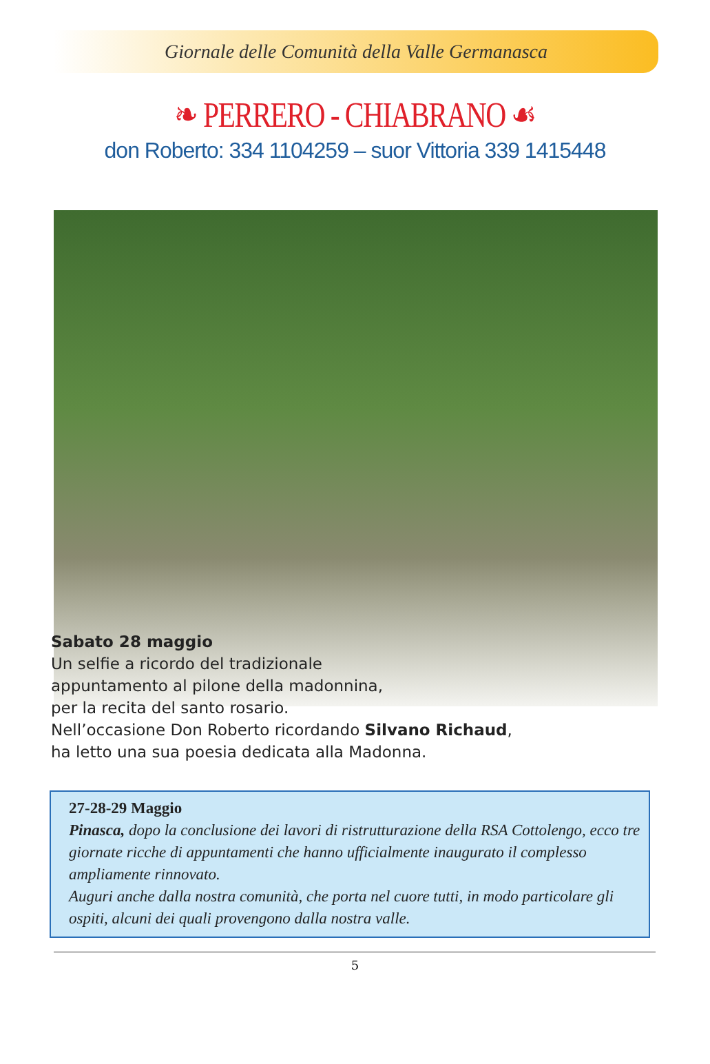Giornale delle Comunità della Valle Germanasca
❧ PERRERO - CHIABRANO ☙
don Roberto: 334 1104259 – suor Vittoria 339 1415448
Sabato 28 maggio
Un selfie a ricordo del tradizionale
appuntamento al pilone della madonnina,
per la recita del santo rosario.
Nell’occasione Don Roberto ricordando Silvano Richaud,
ha letto una sua poesia dedicata alla Madonna.
27-28-29 Maggio
Pinasca, dopo la conclusione dei lavori di ristrutturazione della RSA Cottolengo, ecco tre giornate ricche di appuntamenti che hanno ufficialmente inaugurato il complesso ampliamente rinnovato.
Auguri anche dalla nostra comunità, che porta nel cuore tutti, in modo particolare gli ospiti, alcuni dei quali provengono dalla nostra valle.
5